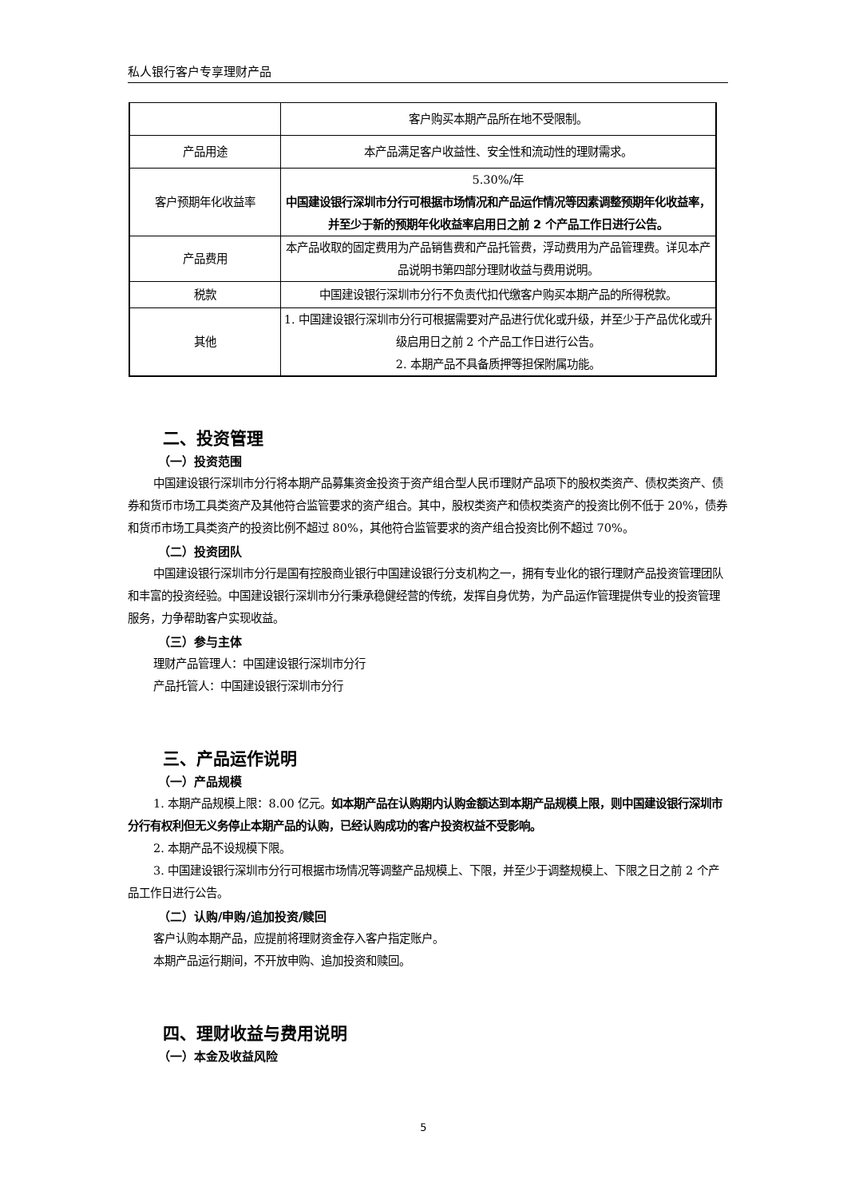私人银行客户专享理财产品
| | 客户购买本期产品所在地不受限制。 |
| 产品用途 | 本产品满足客户收益性、安全性和流动性的理财需求。 |
| 客户预期年化收益率 | 5.30%/年 中国建设银行深圳市分行可根据市场情况和产品运作情况等因素调整预期年化收益率，并至少于新的预期年化收益率启用日之前 2 个产品工作日进行公告。 |
| 产品费用 | 本产品收取的固定费用为产品销售费和产品托管费，浮动费用为产品管理费。详见本产品说明书第四部分理财收益与费用说明。 |
| 税款 | 中国建设银行深圳市分行不负责代扣代缴客户购买本期产品的所得税款。 |
| 其他 | 1. 中国建设银行深圳市分行可根据需要对产品进行优化或升级，并至少于产品优化或升级启用日之前 2 个产品工作日进行公告。 2. 本期产品不具备质押等担保附属功能。 |
二、投资管理
（一）投资范围
中国建设银行深圳市分行将本期产品募集资金投资于资产组合型人民币理财产品项下的股权类资产、债权类资产、债券和货币市场工具类资产及其他符合监管要求的资产组合。其中，股权类资产和债权类资产的投资比例不低于 20%，债券和货币市场工具类资产的投资比例不超过 80%，其他符合监管要求的资产组合投资比例不超过 70%。
（二）投资团队
中国建设银行深圳市分行是国有控股商业银行中国建设银行分支机构之一，拥有专业化的银行理财产品投资管理团队和丰富的投资经验。中国建设银行深圳市分行秉承稳健经营的传统，发挥自身优势，为产品运作管理提供专业的投资管理服务，力争帮助客户实现收益。
（三）参与主体
理财产品管理人：中国建设银行深圳市分行
产品托管人：中国建设银行深圳市分行
三、产品运作说明
（一）产品规模
1. 本期产品规模上限：8.00 亿元。如本期产品在认购期内认购金额达到本期产品规模上限，则中国建设银行深圳市分行有权利但无义务停止本期产品的认购，已经认购成功的客户投资权益不受影响。
2. 本期产品不设规模下限。
3. 中国建设银行深圳市分行可根据市场情况等调整产品规模上、下限，并至少于调整规模上、下限之日之前 2 个产品工作日进行公告。
（二）认购/申购/追加投资/赎回
客户认购本期产品，应提前将理财资金存入客户指定账户。
本期产品运行期间，不开放申购、追加投资和赎回。
四、理财收益与费用说明
（一）本金及收益风险
5